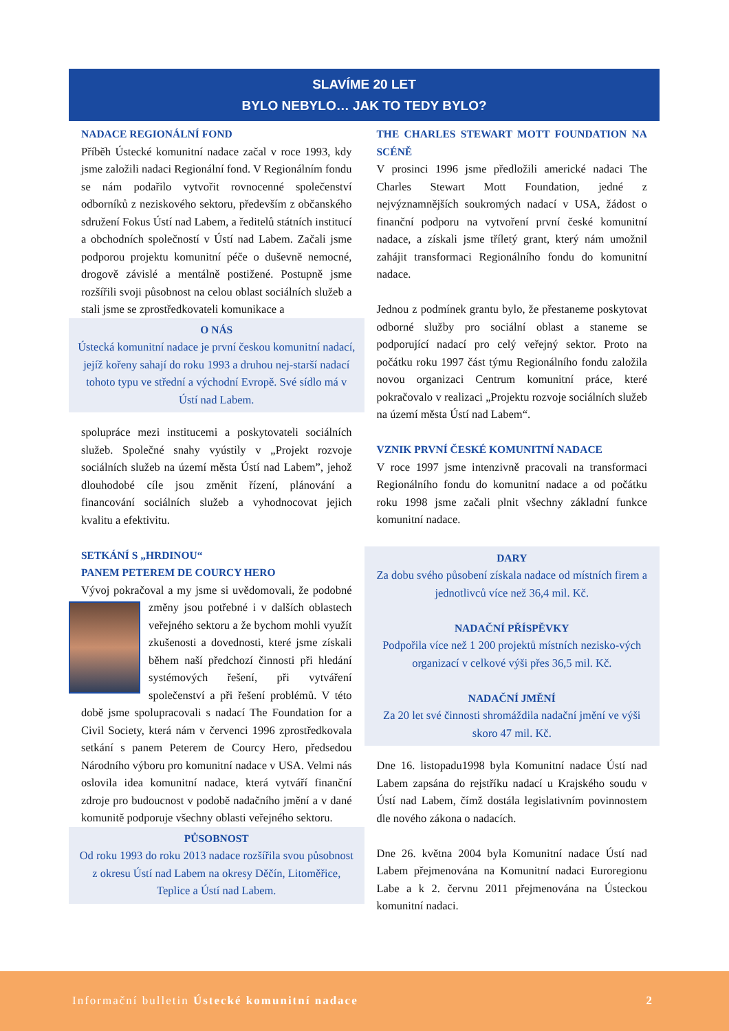SLAVÍME 20 LET
BYLO NEBYLO… JAK TO TEDY BYLO?
NADACE REGIONÁLNÍ FOND
Příběh Ústecké komunitní nadace začal v roce 1993, kdy jsme založili nadaci Regionální fond. V Regionálním fondu se nám podařilo vytvořit rovnocenné společenství odborníků z neziskového sektoru, především z občanského sdružení Fokus Ústí nad Labem, a ředitelů státních institucí a obchodních společností v Ústí nad Labem. Začali jsme podporou projektu komunitní péče o duševně nemocné, drogově závislé a mentálně postižené. Postupně jsme rozšířili svoji působnost na celou oblast sociálních služeb a stali jsme se zprostředkovateli komunikace a
O NÁS
Ústecká komunitní nadace je první českou komunitní nadací, jejíž kořeny sahají do roku 1993 a druhou nej-starší nadací tohoto typu ve střední a východní Evropě. Své sídlo má v Ústí nad Labem.
spolupráce mezi institucemi a poskytovateli sociálních služeb. Společné snahy vyústily v „Projekt rozvoje sociálních služeb na území města Ústí nad Labem”, jehož dlouhodobé cíle jsou změnit řízení, plánování a financování sociálních služeb a vyhodnocovat jejich kvalitu a efektivitu.
SETKÁNÍ S „HRDINOU“
PANEM PETEREM DE COURCY HERO
Vývoj pokračoval a my jsme si uvědomovali, že podobné změny jsou potřebné i v dalších oblastech veřejného sektoru a že bychom mohli využít zkušenosti a dovednosti, které jsme získali během naší předchozí činnosti při hledání systémových řešení, při vytváření společenství a při řešení problémů. V této době jsme spolupracovali s nadací The Foundation for a Civil Society, která nám v červenci 1996 zprostředkovala setkání s panem Peterem de Courcy Hero, předsedou Národního výboru pro komunitní nadace v USA. Velmi nás oslovila idea komunitní nadace, která vytváří finanční zdroje pro budoucnost v podobě nadačního jmění a v dané komunitě podporuje všechny oblasti veřejného sektoru.
PŮSOBNOST
Od roku 1993 do roku 2013 nadace rozšířila svou působnost z okresu Ústí nad Labem na okresy Děčín, Litoměřice, Teplice a Ústí nad Labem.
THE CHARLES STEWART MOTT FOUNDATION NA SCÉNĚ
V prosinci 1996 jsme předložili americké nadaci The Charles Stewart Mott Foundation, jedné z nejvýznamnějších soukromých nadací v USA, žádost o finanční podporu na vytvoření první české komunitní nadace, a získali jsme tříletý grant, který nám umožnil zahájit transformaci Regionálního fondu do komunitní nadace.
Jednou z podmínek grantu bylo, že přestaneme poskytovat odborné služby pro sociální oblast a staneme se podporující nadací pro celý veřejný sektor. Proto na počátku roku 1997 část týmu Regionálního fondu založila novou organizaci Centrum komunitní práce, které pokračovalo v realizaci „Projektu rozvoje sociálních služeb na území města Ústí nad Labem“.
VZNIK PRVNÍ ČESKÉ KOMUNITNÍ NADACE
V roce 1997 jsme intenzivně pracovali na transformaci Regionálního fondu do komunitní nadace a od počátku roku 1998 jsme začali plnit všechny základní funkce komunitní nadace.
DARY
Za dobu svého působení získala nadace od místních firem a jednotlivců více než 36,4 mil. Kč.
NADAČNÍ PŘÍSPĚVKY
Podpořila více než 1 200 projektů místních nezisko-vých organizací v celkové výši přes 36,5 mil. Kč.
NADAČNÍ JMĚNÍ
Za 20 let své činnosti shromáždila nadační jmění ve výši skoro 47 mil. Kč.
Dne 16. listopadu1998 byla Komunitní nadace Ústí nad Labem zapsána do rejstříku nadací u Krajského soudu v Ústí nad Labem, čímž dostála legislativním povinnostem dle nového zákona o nadacích.
Dne 26. května 2004 byla Komunitní nadace Ústí nad Labem přejmenována na Komunitní nadaci Euroregionu Labe a k 2. červnu 2011 přejmenována na Ústeckou komunitní nadaci.
Informační bulletin Ústecké komunitní nadace 2